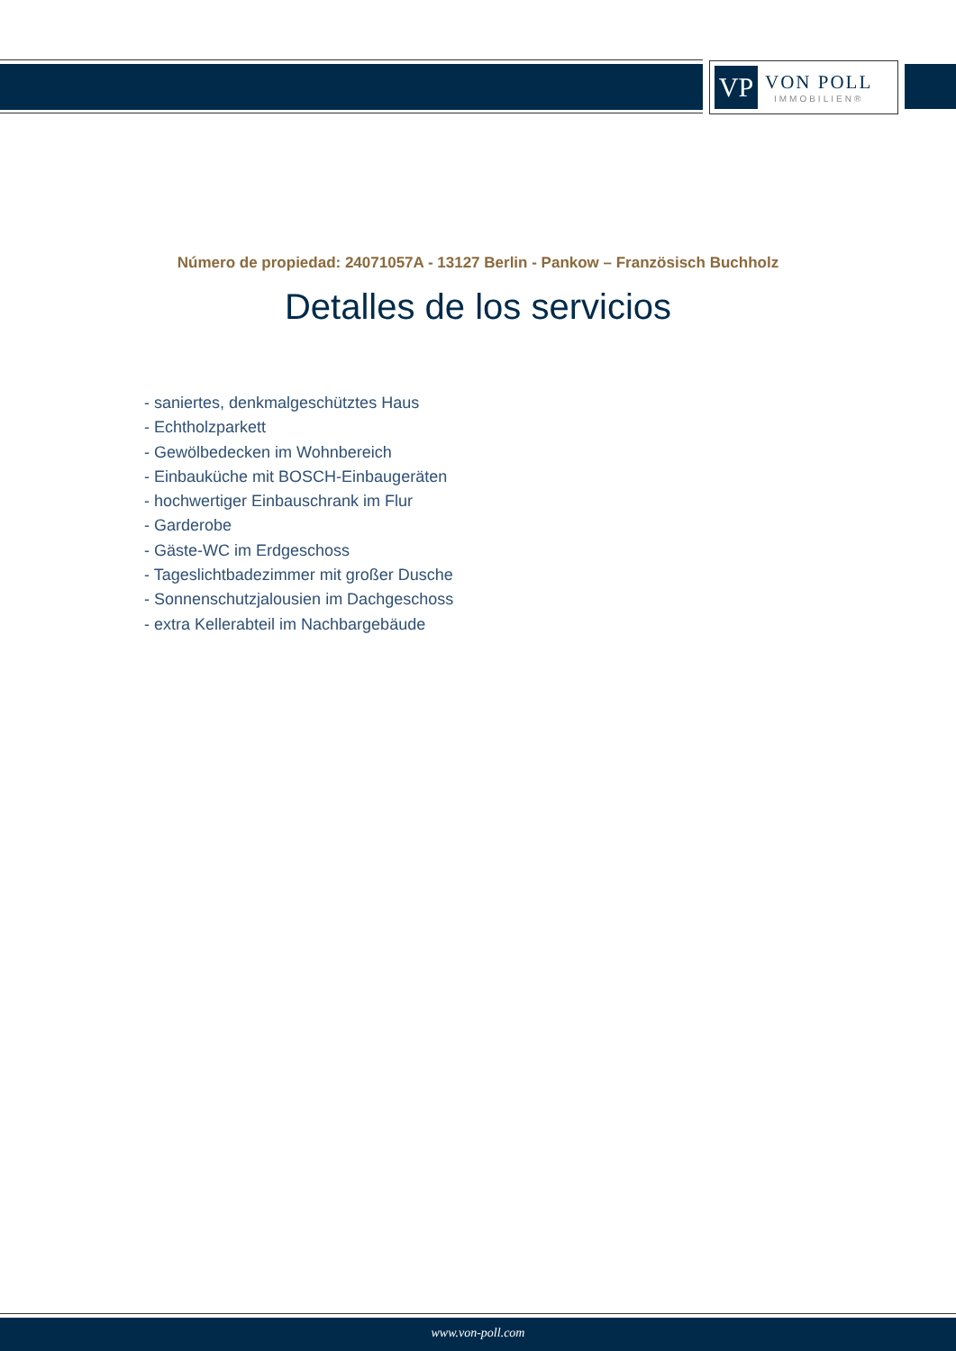VP
VON POLL
IMMOBILIEN®
Número de propiedad: 24071057A - 13127 Berlin - Pankow – Französisch Buchholz
Detalles de los servicios
- saniertes, denkmalgeschütztes Haus
- Echtholzparkett
- Gewölbedecken im Wohnbereich
- Einbauküche mit BOSCH-Einbaugeräten
- hochwertiger Einbauschrank im Flur
- Garderobe
- Gäste-WC im Erdgeschoss
- Tageslichtbadezimmer mit großer Dusche
- Sonnenschutzjalousien im Dachgeschoss
- extra Kellerabteil im Nachbargebäude
www.von-poll.com